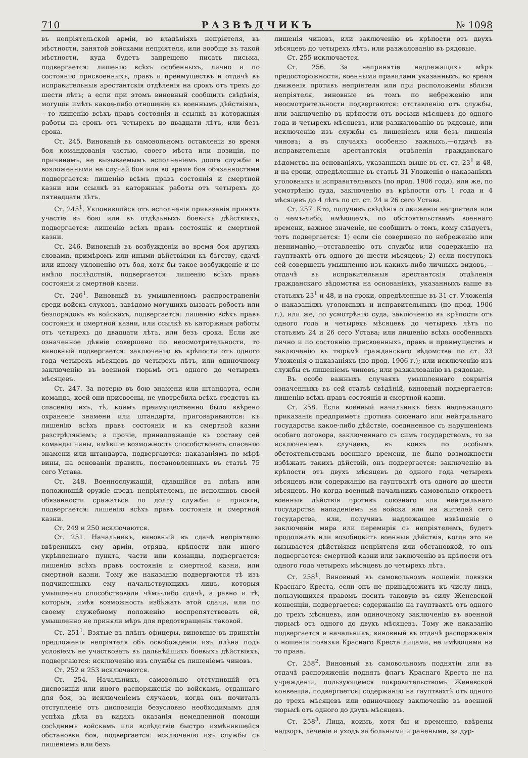710 РАЗВѢДЧИКЪ № 1098
въ непріятельской арміи, во владѣніяхъ непріятеля, въ мѣстности, занятой войсками непріятеля, или вообще въ такой мѣстности, куда будетъ запрещено писать письма, подвергается: лишенію всѣхъ особенныхъ, лично и по состоянію присвоенныхъ, правъ и преимуществъ и отдачѣ въ исправительныя арестантскія отдѣленія на срокъ отъ трехъ до шести лѣтъ; а если при этомъ виновный сообщилъ свѣдѣнія, могущія имѣть какое-либо отношеніе къ военнымъ дѣйствіямъ,—то лишенію всѣхъ правъ состоянія и ссылкѣ въ каторжныя работы на срокъ отъ четырехъ до двадцати лѣтъ, или безъ срока.
Ст. 245. Виновный въ самовольномъ оставленіи во время боя командованія частью, своего мѣста или позиціи, по причинамъ, не вызываемымъ исполненіемъ долга службы и возложенными на случай боя или во время боя обязанностями подвергается: лишенію всѣмъ правъ состоянія и смертной казни или ссылкѣ въ каторжныя работы отъ четырехъ до пятнадцати лѣтъ.
Ст. 245<sup>1</sup>. Уклонившійся отъ исполненія приказанія принять участіе въ бою или въ отдѣльныхъ боевыхъ дѣйствіяхъ, подвергается: лишенію всѣхъ правъ состоянія и смертной казни.
Ст. 246. Виновный въ возбужденіи во время боя другихъ словами, примѣромъ или иными дѣйствіями къ бѣгству, сдачѣ или иному уклоненію отъ боя, хотя бы такое возбужденіе и не имѣло послѣдствій, подвергается: лишенію всѣхъ правъ состоянія и смертной казни.
Ст. 246<sup>1</sup>. Виновный въ умышленномъ распространеніи среди войскъ слуховъ, завѣдомо могущихъ вызвать робость или безпорядокъ въ войскахъ, подвергается: лишенію всѣхъ правъ состоянія и смертной казни, или ссылкѣ въ каторжныя работы отъ четырехъ до двадцати лѣтъ, или безъ срока. Если же означенное дѣяніе совершено по неосмотрительности, то виновный подвергается: заключенію въ крѣпости отъ одного года четырехъ мѣсяцевъ до четырехъ лѣтъ, или одиночному заключенію въ военной тюрьмѣ отъ одного до четырехъ мѣсяцевъ.
Ст. 247. За потерю въ бою знамени или штандарта, если команда, коей они присвоены, не употребила всѣхъ средствъ къ спасенію ихъ, тѣ, коимъ преимущественно было ввѣрено охраненіе знамени или штандарта, приговариваются: къ лишенію всѣхъ правъ состоянія и къ смертной казни разстрѣляніемъ; а прочіе, принадлежащіе къ составу сей команды чины, имѣвшіе возможность способствовать спасенію знамени или штандарта, подвергаются: наказаніямъ по мѣрѣ вины, на основаніи правилъ, постановленныхъ въ статьѣ 75 сего Устава.
Ст. 248. Военнослужащій, сдавшійся въ плѣнъ или положившій оружіе предъ непріятелемъ, не исполнивъ своей обязанности сражаться по долгу службы и присяги, подвергается: лишенію всѣхъ правъ состоянія и смертной казни.
Ст. 249 и 250 исключаются.
Ст. 251. Начальникъ, виновный въ сдачѣ непріятелю ввѣренныхъ ему арміи, отряда, крѣпости или иного укрѣпленнаго пункта, части или команды, подвергается: лишенію всѣхъ правъ состоянія и смертной казни, или смертной казни. Тому же наказанію подвергаются тѣ изъ подчиненныхъ ему начальствующихъ лицъ, которыя умышленно способствовали чѣмъ-либо сдачѣ, а равно и тѣ, которыя, имѣя возможность избѣжать этой сдачи, или по своему служебному положенію воспрепятствовать ей, умышленно не приняли мѣръ для предотвращенія таковой.
Ст. 251<sup>1</sup>. Взятые въ плѣнъ офицеры, виновные въ принятіи предложенія непріятеля объ освобожденіи изъ плѣна подъ условіемъ не участвовать въ дальнѣйшихъ боевыхъ дѣйствіяхъ, подвергаются: исключенію изъ службы съ лишеніемъ чиновъ.
Ст. 252 и 253 исключаются.
Ст. 254. Начальникъ, самовольно отступившій отъ диспозиціи или иного распоряженія по войскамъ, отданнаго для боя, за исключеніемъ случаевъ, когда онъ почиталъ отступленіе отъ диспозиціи безусловно необходимымъ для успѣха дѣла въ видахъ оказанія немедленной помощи сосѣднимъ войскамъ или вслѣдствіе быстро измѣнившейся обстановки боя, подвергается: исключенію изъ службы съ лишеніемъ или безъ
лишенія чиновъ, или заключенію въ крѣпости отъ двухъ мѣсяцевъ до четырехъ лѣтъ, или разжалованію въ рядовые.
Ст. 255 исключается.
Ст. 256. За непринятіе надлежащихъ мѣръ предосторожности, военными правилами указанныхъ, во время движенія противъ непріятеля или при расположеніи вблизи непріятеля, виновные въ томъ по небреженію или неосмотрительности подвергаются: отставленію отъ службы, или заключенію въ крѣпости отъ восьми мѣсяцевъ до одного года и четырехъ мѣсяцевъ, или разжалованію въ рядовые, или исключенію изъ службы съ лишеніемъ или безъ лишенія чиновъ; а въ случаяхъ особенно важныхъ,—отдачѣ въ исправительныя арестантскія отдѣленія гражданскаго вѣдомства на основаніяхъ, указанныхъ выше въ ст. ст. 23<sup>1</sup> и 48, и на сроки, опредѣленные въ статьѣ 31 Уложенія о наказаніяхъ уголовныхъ и исправительныхъ (по прод. 1906 года), или же, по усмотрѣнію суда, заключенію въ крѣпости отъ 1 года и 4 мѣсяцевъ до 4 лѣтъ по ст. ст. 24 и 26 сего Устава.
Ст. 257. Кто, получивъ свѣдѣнія о движеніи непріятеля или о чемъ-либо, имѣющемъ, по обстоятельствамъ военнаго времени, важное значеніе, не сообщитъ о томъ, кому слѣдуетъ, тотъ подвергается: 1) если сіе совершено по небреженію или невниманію,—отставленію отъ службы или содержанію на гауптвахтѣ отъ одного до шести мѣсяцевъ; 2) если поступокъ сей совершенъ умышленно изъ какихъ-либо личныхъ видовъ,—отдачѣ въ исправительныя арестантскія отдѣленія гражданскаго вѣдомства на основаніяхъ, указанныхъ выше въ статьяхъ 23<sup>1</sup> и 48, и на сроки, опредѣленные въ 31 ст. Уложенія о наказаніяхъ уголовныхъ и исправительныхъ (по прод. 1906 г.), или же, по усмотрѣнію суда, заключенію въ крѣпости отъ одного года и четырехъ мѣсяцевъ до четырехъ лѣтъ по статьямъ 24 и 26 сего Устава; или лишенію всѣхъ особенныхъ лично и по состоянію присвоенныхъ, правъ и преимуществъ и заключенію въ тюрьмѣ гражданскаго вѣдомства по ст. 33 Уложенія о наказаніяхъ (по прод. 1906 г.); или исключенію изъ службы съ лишеніемъ чиновъ; или разжалованію въ рядовые.
Въ особо важныхъ случаяхъ умышленнаго сокрытія означенныхъ въ сей статьѣ свѣдѣній, виновный подвергается: лишенію всѣхъ правъ состоянія и смертной казни.
Ст. 258. Если военный начальникъ безъ надлежащаго приказанія предприметъ противъ союзнаго или нейтральнаго государства какое-либо дѣйствіе, соединенное съ нарушеніемъ особаго договора, заключеннаго съ симъ государствомъ, то за исключеніемъ случаевъ, въ коихъ по особымъ обстоятельствамъ военнаго времени, не было возможности избѣжать такихъ дѣйствій, онъ подвергается: заключенію въ крѣпости отъ двухъ мѣсяцевъ до одного года четырехъ мѣсяцевъ или содержанію на гауптвахтѣ отъ одного до шести мѣсяцевъ. Но когда военный начальникъ самовольно откроетъ военныя дѣйствія противъ союзнаго или нейтральнаго государства нападеніемъ на войска или на жителей сего государства, или, получивъ надлежащее извѣщеніе о заключеніи мира или перемирія съ непріятелемъ, будетъ продолжать или возобновитъ военныя дѣйствія, когда это не вызывается дѣйствіями непріятеля или обстановкой, то онъ подвергается: смертной казни или заключенію въ крѣпости отъ одного года четырехъ мѣсяцевъ до четырехъ лѣтъ.
Ст. 258<sup>1</sup>. Виновный въ самовольномъ ношеніи повязки Краснаго Креста, если онъ не принадлежитъ къ числу лицъ, пользующихся правомъ носить таковую въ силу Женевской конвенціи, подвергается: содержанію на гауптвахтѣ отъ одного до трехъ мѣсяцевъ, или одиночному заключенію въ военной тюрьмѣ отъ одного до двухъ мѣсяцевъ. Тому же наказанію подвергается и начальникъ, виновный въ отдачѣ распоряженія о ношеніи повязки Краснаго Креста лицами, не имѣющими на то права.
Ст. 258<sup>2</sup>. Виновный въ самовольномъ поднятіи или въ отдачѣ распоряженія поднять флагъ Краснаго Креста не на учрежденіи, пользующемся покровительствомъ Женевской конвенціи, подвергается: содержанію на гауптвахтѣ отъ одного до трехъ мѣсяцевъ или одиночному заключенію въ военной тюрьмѣ отъ одного до двухъ мѣсяцевъ.
Ст. 258<sup>3</sup>. Лица, коимъ, хотя бы и временно, ввѣрены надзоръ, леченіе и уходъ за больными и ранеными, за дур-